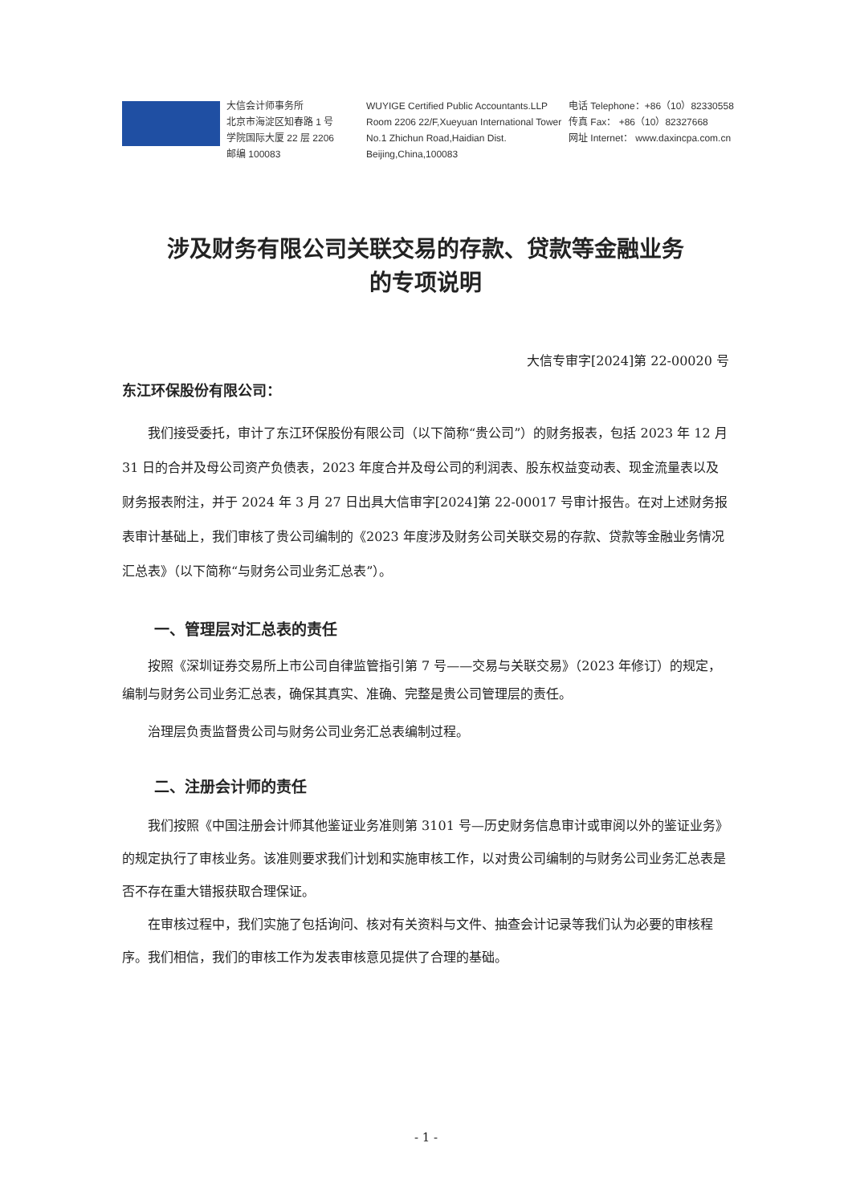大信会计师事务所
北京市海淀区知春路 1 号
学院国际大厦 22 层 2206
邮编 100083
WUYIGE Certified Public Accountants.LLP
Room 2206 22/F,Xueyuan International Tower
No.1 Zhichun Road,Haidian Dist.
Beijing,China,100083
电话 Telephone：+86（10）82330558
传真 Fax： +86（10）82327668
网址 Internet： www.daxincpa.com.cn
涉及财务有限公司关联交易的存款、贷款等金融业务
的专项说明
大信专审字[2024]第 22-00020 号
东江环保股份有限公司：
我们接受委托，审计了东江环保股份有限公司（以下简称“贵公司”）的财务报表，包括 2023 年 12 月 31 日的合并及母公司资产负债表，2023 年度合并及母公司的利润表、股东权益变动表、现金流量表以及财务报表附注，并于 2024 年 3 月 27 日出具大信审字[2024]第 22-00017 号审计报告。在对上述财务报表审计基础上，我们审核了贵公司编制的《2023 年度涉及财务公司关联交易的存款、贷款等金融业务情况汇总表》（以下简称“与财务公司业务汇总表”）。
一、管理层对汇总表的责任
按照《深圳证券交易所上市公司自律监管指引第 7 号——交易与关联交易》（2023 年修订）的规定，编制与财务公司业务汇总表，确保其真实、准确、完整是贵公司管理层的责任。
治理层负责监督贵公司与财务公司业务汇总表编制过程。
二、注册会计师的责任
我们按照《中国注册会计师其他鉴证业务准则第 3101 号—历史财务信息审计或审阅以外的鉴证业务》的规定执行了审核业务。该准则要求我们计划和实施审核工作，以对贵公司编制的与财务公司业务汇总表是否不存在重大错报获取合理保证。
在审核过程中，我们实施了包括询问、核对有关资料与文件、抽查会计记录等我们认为必要的审核程序。我们相信，我们的审核工作为发表审核意见提供了合理的基础。
- 1 -